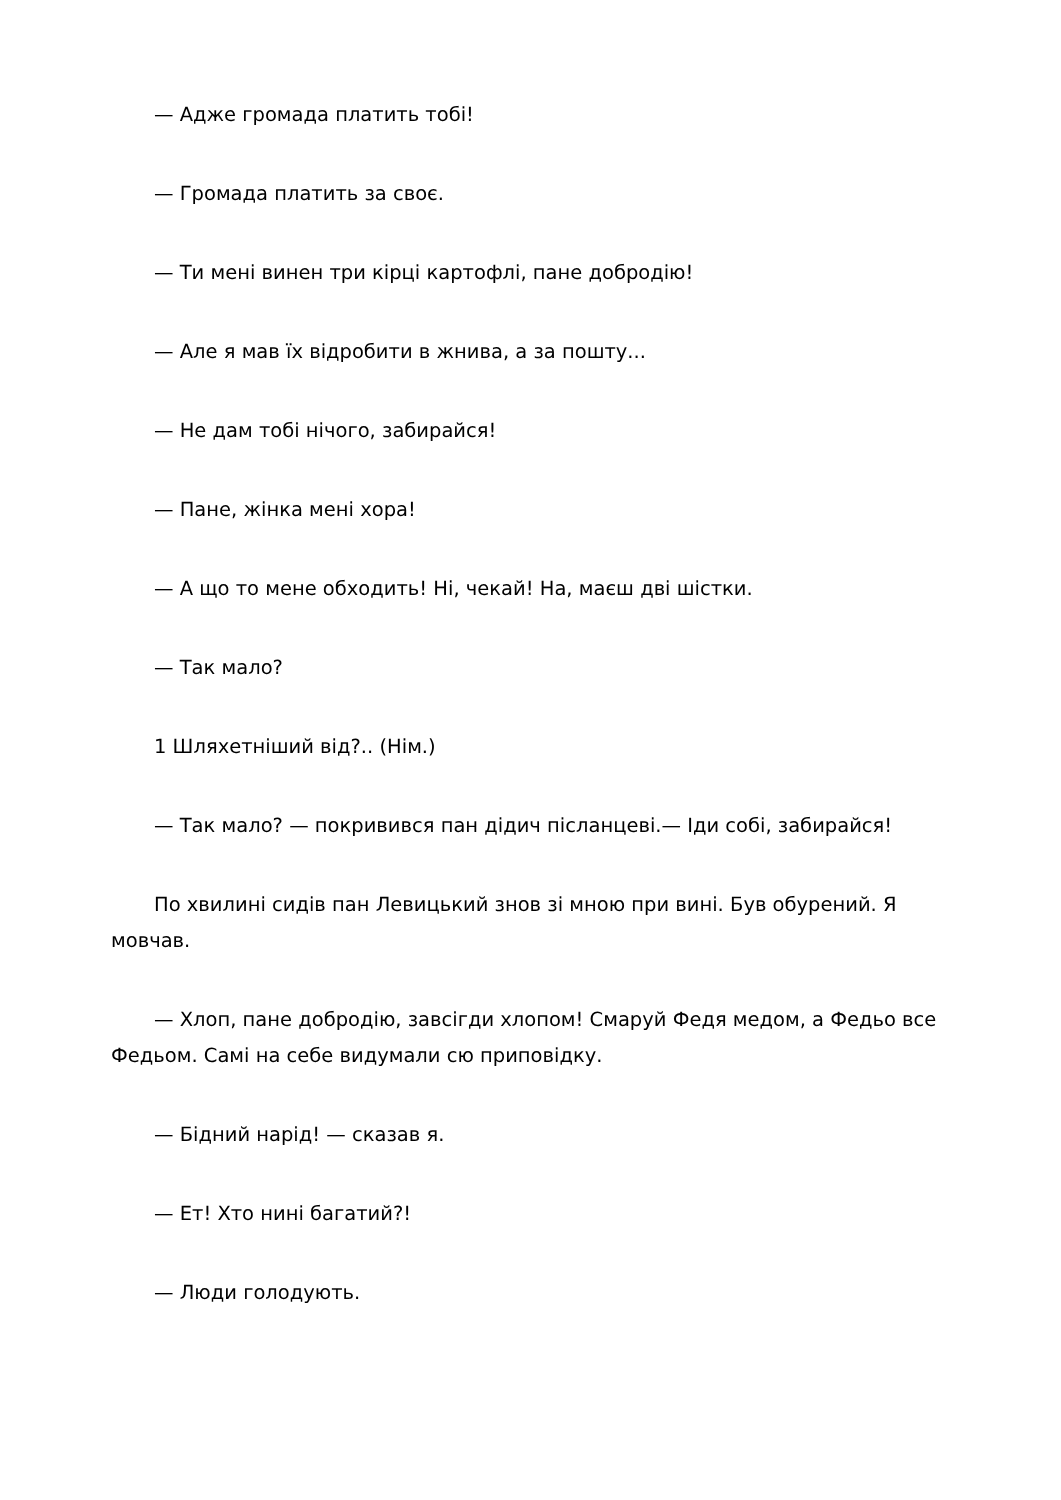— Адже громада платить тобі!
— Громада платить за своє.
— Ти мені винен три кірці картофлі, пане добродію!
— Але я мав їх відробити в жнива, а за пошту...
— Не дам тобі нічого, забирайся!
— Пане, жінка мені хора!
— А що то мене обходить! Ні, чекай! На, маєш дві шістки.
— Так мало?
1 Шляхетніший від?.. (Нім.)
— Так мало? — покривився пан дідич післанцеві.— Іди собі, забирайся!
По хвилині сидів пан Левицький знов зі мною при вині. Був обурений. Я мовчав.
— Хлоп, пане добродію, завсігди хлопом! Смаруй Федя медом, а Федьо все Федьом. Самі на себе видумали сю приповідку.
— Бідний нарід! — сказав я.
— Ет! Хто нині багатий?!
— Люди голодують.